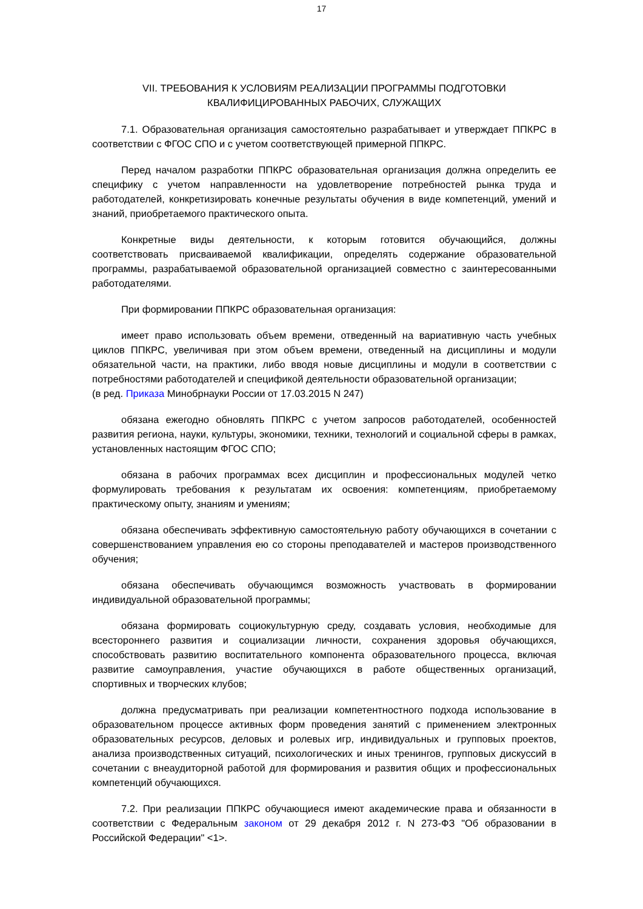17
VII. ТРЕБОВАНИЯ К УСЛОВИЯМ РЕАЛИЗАЦИИ ПРОГРАММЫ ПОДГОТОВКИ
КВАЛИФИЦИРОВАННЫХ РАБОЧИХ, СЛУЖАЩИХ
7.1. Образовательная организация самостоятельно разрабатывает и утверждает ППКРС в соответствии с ФГОС СПО и с учетом соответствующей примерной ППКРС.
Перед началом разработки ППКРС образовательная организация должна определить ее специфику с учетом направленности на удовлетворение потребностей рынка труда и работодателей, конкретизировать конечные результаты обучения в виде компетенций, умений и знаний, приобретаемого практического опыта.
Конкретные виды деятельности, к которым готовится обучающийся, должны соответствовать присваиваемой квалификации, определять содержание образовательной программы, разрабатываемой образовательной организацией совместно с заинтересованными работодателями.
При формировании ППКРС образовательная организация:
имеет право использовать объем времени, отведенный на вариативную часть учебных циклов ППКРС, увеличивая при этом объем времени, отведенный на дисциплины и модули обязательной части, на практики, либо вводя новые дисциплины и модули в соответствии с потребностями работодателей и спецификой деятельности образовательной организации;
(в ред. Приказа Минобрнауки России от 17.03.2015 N 247)
обязана ежегодно обновлять ППКРС с учетом запросов работодателей, особенностей развития региона, науки, культуры, экономики, техники, технологий и социальной сферы в рамках, установленных настоящим ФГОС СПО;
обязана в рабочих программах всех дисциплин и профессиональных модулей четко формулировать требования к результатам их освоения: компетенциям, приобретаемому практическому опыту, знаниям и умениям;
обязана обеспечивать эффективную самостоятельную работу обучающихся в сочетании с совершенствованием управления ею со стороны преподавателей и мастеров производственного обучения;
обязана обеспечивать обучающимся возможность участвовать в формировании индивидуальной образовательной программы;
обязана формировать социокультурную среду, создавать условия, необходимые для всестороннего развития и социализации личности, сохранения здоровья обучающихся, способствовать развитию воспитательного компонента образовательного процесса, включая развитие самоуправления, участие обучающихся в работе общественных организаций, спортивных и творческих клубов;
должна предусматривать при реализации компетентностного подхода использование в образовательном процессе активных форм проведения занятий с применением электронных образовательных ресурсов, деловых и ролевых игр, индивидуальных и групповых проектов, анализа производственных ситуаций, психологических и иных тренингов, групповых дискуссий в сочетании с внеаудиторной работой для формирования и развития общих и профессиональных компетенций обучающихся.
7.2. При реализации ППКРС обучающиеся имеют академические права и обязанности в соответствии с Федеральным законом от 29 декабря 2012 г. N 273-ФЗ "Об образовании в Российской Федерации" <1>.